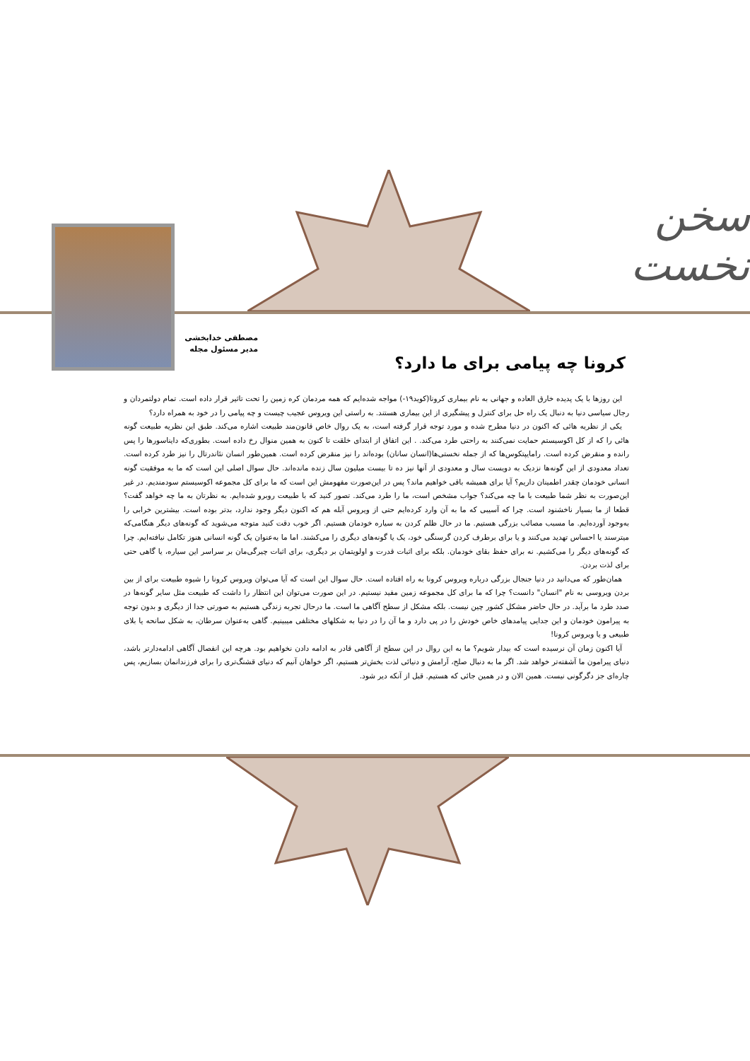سخن نخست
مصطفی خدابخشی
مدیر مسئول مجله
کرونا چه پیامی برای ما دارد؟
این روزها با یک پدیده خارق العاده و جهانی به نام بیماری کرونا(کوید۱۹-) مواجه شده‌ایم که همه مردمان کره زمین را تحت تاثیر قرار داده است. تمام دولتمردان و رجال سیاسی دنیا به دنبال یک راه حل برای کنترل و پیشگیری از این بیماری هستند. به راستی این ویروس عجیب چیست و چه پیامی را در خود به همراه دارد؟
یکی از نظریه هائی که اکنون در دنیا مطرح شده و مورد توجه قرار گرفته است، به یک روال خاص قانون‌مند طبیعت اشاره می‌کند. طبق این نظریه طبیعت گونه هائی را که از کل اکوسیستم حمایت نمی‌کنند به راحتی طرد می‌کند. . این اتفاق از ابتدای خلقت تا کنون به همین منوال رخ داده است. بطوری‌که دایناسورها را پس رانده و منقرض کرده است. رامایپتکوس‌ها که از جمله نخستی‌ها(انسان سانان) بوده‌اند را نیز منقرض کرده است. همین‌طور انسان نئاندرتال را نیز طرد کرده است. تعداد معدودی از این گونه‌ها نزدیک به دویست سال و معدودی از آنها نیز ده تا بیست میلیون سال زنده مانده‌اند. حال سوال اصلی این است که ما به موفقیت گونه انسانی خودمان چقدر اطمینان داریم؟ آیا برای همیشه باقی خواهیم ماند؟ پس در این‌صورت مفهومش این است که ما برای کل مجموعه اکوسیستم سودمندیم. در غیر این‌صورت به نظر شما طبیعت با ما چه می‌کند؟ جواب مشخص است، ما را طرد می‌کند. تصور کنید که با طبیعت روبرو شده‌ایم. به نظرتان به ما چه خواهد گفت؟ قطعا از ما بسیار ناخشنود است. چرا که آسیبی که ما به آن وارد کرده‌ایم حتی از ویروس آبله هم که اکنون دیگر وجود ندارد، بدتر بوده است. بیشترین خرابی را به‌وجود آورده‌ایم. ما مسبب مصائب بزرگی هستیم. ما در حال ظلم کردن به سیاره خودمان هستیم. اگر خوب دقت کنید متوجه می‌شوید که گونه‌های دیگر هنگامی‌که میترسند یا احساس تهدید می‌کنند و یا برای برطرف کردن گرسنگی خود، یک یا گونه‌های دیگری را می‌کشند. اما ما به‌عنوان یک گونه انسانی هنوز تکامل نیافته‌ایم. چرا که گونه‌های دیگر را می‌کشیم. نه برای حفظ بقای خودمان. بلکه برای اثبات قدرت و اولویتمان بر دیگری، برای اثبات چیرگی‌مان بر سراسر این سیاره، یا گاهی حتی برای لذت بردن.
همان‌طور که می‌دانید در دنیا جنجال بزرگی درباره ویروس کرونا به راه افتاده است. حال سوال این است که آیا می‌توان ویروس کرونا را شیوه طبیعت برای از بین بردن ویروسی به نام "انسان" دانست؟ چرا که ما برای کل مجموعه زمین مفید نیستیم. در این صورت می‌توان این انتظار را داشت که طبیعت مثل سایر گونه‌ها در صدد طرد ما برآید. در حال حاضر مشکل کشور چین نیست. بلکه مشکل از سطح آگاهی ما است. ما درحال تجربه زندگی هستیم به صورتی جدا از دیگری و بدون توجه به پیرامون خودمان و این جدایی پیامدهای خاص خودش را در پی دارد و ما آن را در دنیا به شکلهای مختلفی میبینیم. گاهی به‌عنوان سرطان، به شکل سانحه یا بلای طبیعی و یا ویروس کرونا!
آیا اکنون زمان آن نرسیده است که بیدار شویم؟ ما به این روال در این سطح از آگاهی قادر به ادامه دادن نخواهیم بود. هرچه این انفصال آگاهی ادامه‌دارتر باشد، دنیای پیرامون ما آشفته‌تر خواهد شد. اگر ما به دنبال صلح، آرامش و دنیائی لذت بخش‌تر هستیم، اگر خواهان آنیم که دنیای قشنگ‌تری را برای فرزندانمان بسازیم، پس چاره‌ای جز دگرگونی نیست. همین الان و در همین جائی که هستیم. قبل از آنکه دیر شود.